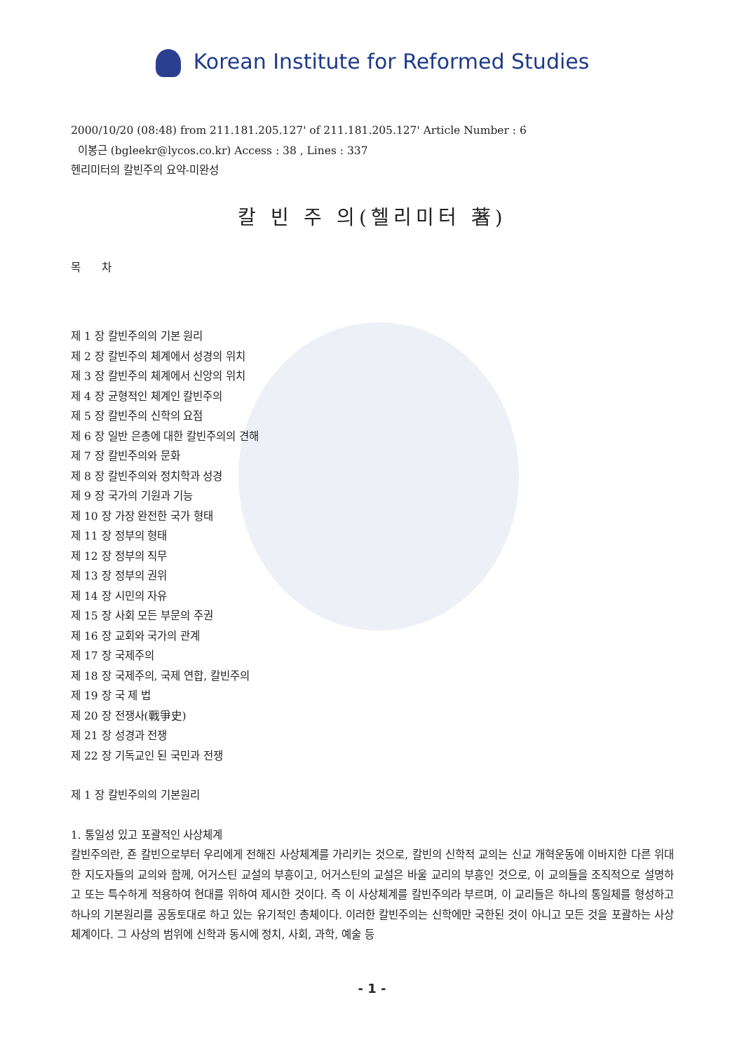Korean Institute for Reformed Studies
2000/10/20 (08:48) from 211.181.205.127' of 211.181.205.127' Article Number : 6
이봉근 (bgleekr@lycos.co.kr) Access : 38 , Lines : 337
헨리미터의 칼빈주의 요약-미완성
칼 빈 주 의(헬리미터 著)
목 차
제 1 장 칼빈주의의 기본 원리
제 2 장 칼빈주의 체계에서 성경의 위치
제 3 장 칼빈주의 체계에서 신앙의 위치
제 4 장 균형적인 체계인 칼빈주의
제 5 장 칼빈주의 신학의 요점
제 6 장 일반 은총에 대한 칼빈주의의 견해
제 7 장 칼빈주의와 문화
제 8 장 칼빈주의와 정치학과 성경
제 9 장 국가의 기원과 기능
제 10 장 가장 완전한 국가 형태
제 11 장 정부의 형태
제 12 장 정부의 직무
제 13 장 정부의 권위
제 14 장 시민의 자유
제 15 장 사회 모든 부문의 주권
제 16 장 교회와 국가의 관계
제 17 장 국제주의
제 18 장 국제주의, 국제 연합, 칼빈주의
제 19 장 국 제 법
제 20 장 전쟁사(戰爭史)
제 21 장 성경과 전쟁
제 22 장 기독교인 된 국민과 전쟁
제 1 장 칼빈주의의 기본원리
1. 통일성 있고 포괄적인 사상체계
칼빈주의란, 죤 칼빈으로부터 우리에게 전해진 사상체계를 가리키는 것으로, 칼빈의 신학적 교의는 신교 개혁운동에 이바지한 다른 위대한 지도자들의 교의와 함께, 어거스틴 교설의 부흥이고, 어거스틴의 교설은 바울 교리의 부흥인 것으로, 이 교의들을 조직적으로 설명하고 또는 특수하게 적용하여 현대를 위하여 제시한 것이다. 즉 이 사상체계를 칼빈주의라 부르며, 이 교리들은 하나의 통일체를 형성하고 하나의 기본원리를 공동토대로 하고 있는 유기적인 총체이다. 이러한 칼빈주의는 신학에만 국한된 것이 아니고 모든 것을 포괄하는 사상체계이다. 그 사상의 범위에 신학과 동시에 정치, 사회, 과학, 예술 등
- 1 -